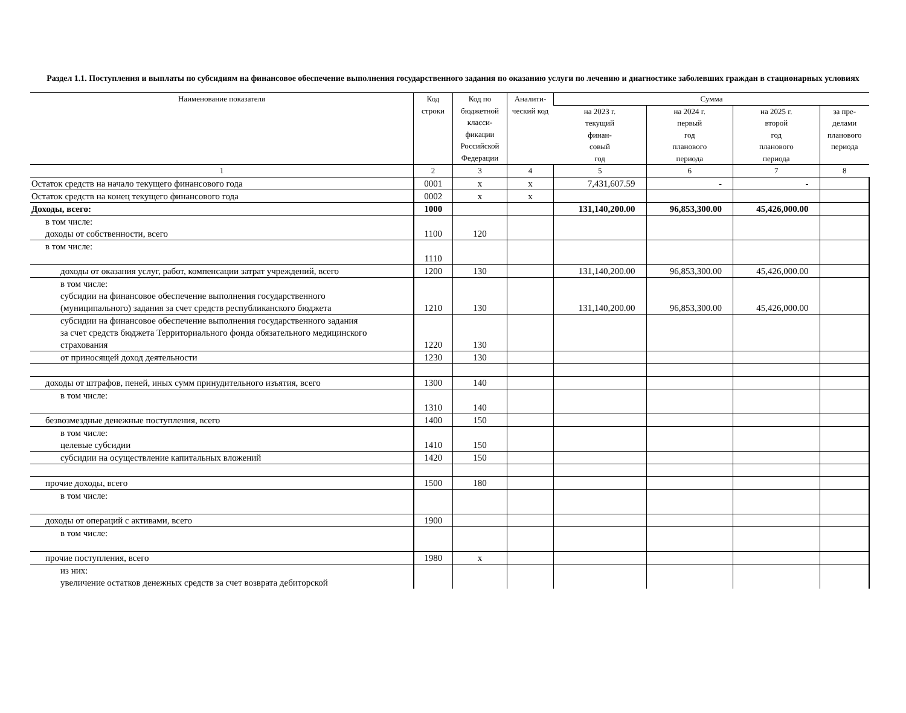Раздел 1.1. Поступления и выплаты по субсидиям на финансовое обеспечение выполнения государственного задания по оказанию услуги по лечению и диагностике заболевших граждан в стационарных условиях
| Наименование показателя | Код строки | Код по бюджетной класси-фикации Российской Федерации | Аналити-ческий код | Сумма | | | |
| --- | --- | --- | --- | --- | --- | --- | --- |
| | | | | на 2023 г. текущий финан- совый год | на 2024 г. первый год планового периода | на 2025 г. второй год планового периода | за пре- делами планового периода |
| 1 | 2 | 3 | 4 | 5 | 6 | 7 | 8 |
| Остаток средств на начало текущего финансового года | 0001 | x | x | 7,431,607.59 | - | - | |
| Остаток средств на конец текущего финансового года | 0002 | x | x | | | | |
| Доходы, всего: | 1000 | | | 131,140,200.00 | 96,853,300.00 | 45,426,000.00 | |
| в том числе: доходы от собственности, всего | 1100 | 120 | | | | | |
| в том числе: | 1110 | | | | | | |
| доходы от оказания услуг, работ, компенсации затрат учреждений, всего | 1200 | 130 | | 131,140,200.00 | 96,853,300.00 | 45,426,000.00 | |
| в том числе: субсидии на финансовое обеспечение выполнения государственного (муниципального) задания за счет средств республиканского бюджета | 1210 | 130 | | 131,140,200.00 | 96,853,300.00 | 45,426,000.00 | |
| субсидии на финансовое обеспечение выполнения государственного задания за счет средств бюджета Территориального фонда обязательного медицинского страхования | 1220 | 130 | | | | | |
| от приносящей доход деятельности | 1230 | 130 | | | | | |
| доходы от штрафов, пеней, иных сумм принудительного изъятия, всего | 1300 | 140 | | | | | |
| в том числе: | 1310 | 140 | | | | | |
| безвозмездные денежные поступления, всего | 1400 | 150 | | | | | |
| в том числе: целевые субсидии | 1410 | 150 | | | | | |
| субсидии на осуществление капитальных вложений | 1420 | 150 | | | | | |
| прочие доходы, всего | 1500 | 180 | | | | | |
| в том числе: | | | | | | | |
| доходы от операций с активами, всего | 1900 | | | | | | |
| в том числе: | | | | | | | |
| прочие поступления, всего | 1980 | x | | | | | |
| из них: увеличение остатков денежных средств за счет возврата дебиторской | | | | | | | |